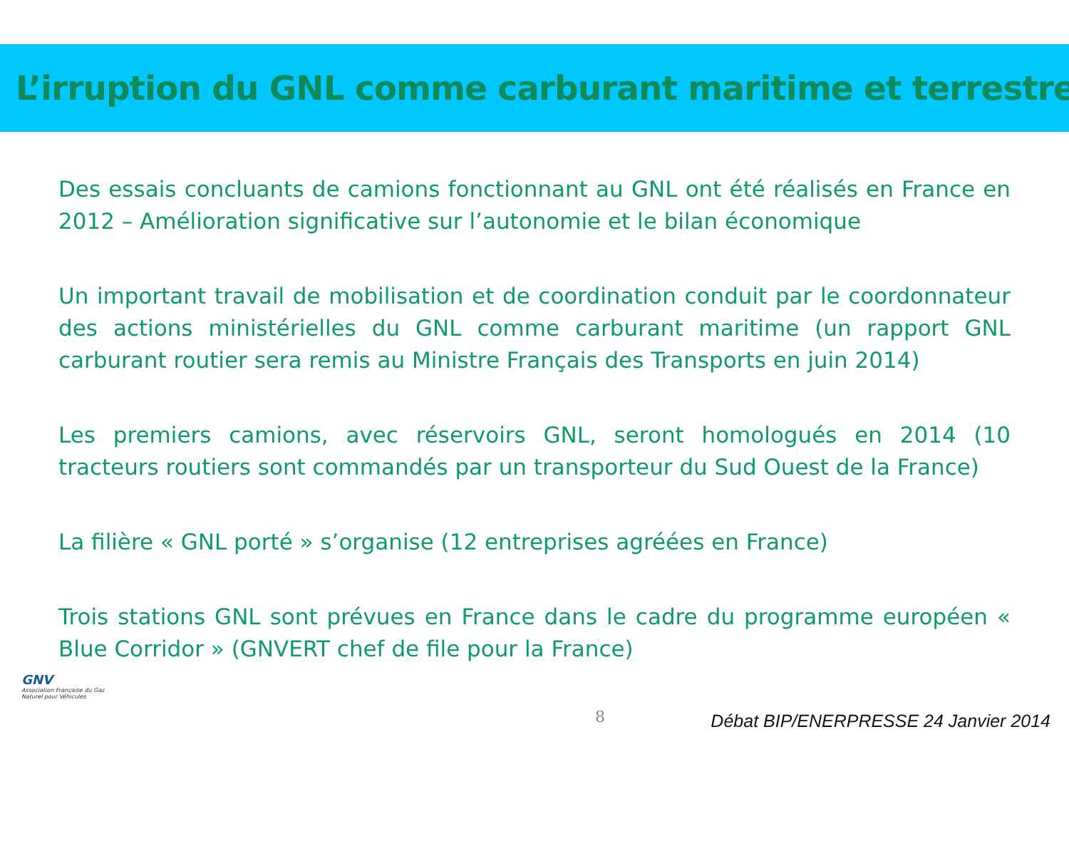L’irruption du GNL comme carburant maritime et terrestre
Des essais concluants de camions fonctionnant au GNL ont été réalisés en France en 2012 – Amélioration significative sur l’autonomie et le bilan économique
Un important travail de mobilisation et de coordination conduit par le coordonnateur des actions ministérielles du GNL comme carburant maritime (un rapport GNL carburant routier sera remis au Ministre Français des Transports en juin 2014)
Les premiers camions, avec réservoirs GNL, seront homologués en 2014 (10 tracteurs routiers sont commandés par un transporteur du Sud Ouest de la France)
La filière « GNL porté » s’organise (12 entreprises agréées en France)
Trois stations GNL sont prévues en France dans le cadre du programme européen « Blue Corridor » (GNVERT chef de file pour la France)
GNV
Association Française du Gaz Naturel pour Véhicules
8
Débat BIP/ENERPRESSE 24 Janvier 2014